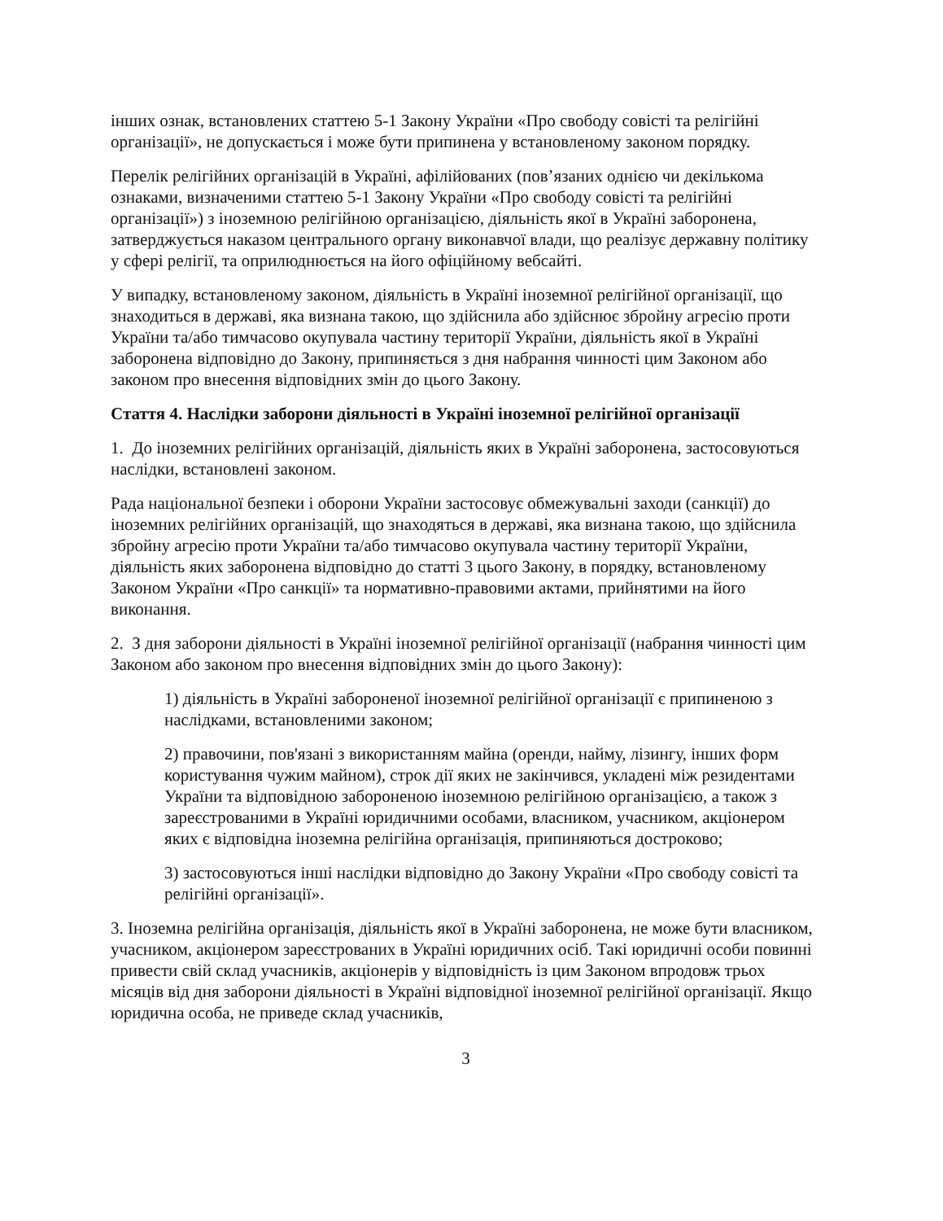інших ознак, встановлених статтею 5-1 Закону України «Про свободу совісті та релігійні організації», не допускається і може бути припинена у встановленому законом порядку.
Перелік релігійних організацій в Україні, афілійованих (пов’язаних однією чи декількома ознаками, визначеними статтею 5-1 Закону України «Про свободу совісті та релігійні організації») з іноземною релігійною організацією, діяльність якої в Україні заборонена, затверджується наказом центрального органу виконавчої влади, що реалізує державну політику у сфері релігії, та оприлюднюється на його офіційному вебсайті.
У випадку, встановленому законом, діяльність в Україні іноземної релігійної організації, що знаходиться в державі, яка визнана такою, що здійснила або здійснює збройну агресію проти України та/або тимчасово окупувала частину території України, діяльність якої в Україні заборонена відповідно до Закону, припиняється з дня набрання чинності цим Законом або законом про внесення відповідних змін до цього Закону.
Стаття 4. Наслідки заборони діяльності в Україні іноземної релігійної організації
1. До іноземних релігійних організацій, діяльність яких в Україні заборонена, застосовуються наслідки, встановлені законом.
Рада національної безпеки і оборони України застосовує обмежувальні заходи (санкції) до іноземних релігійних організацій, що знаходяться в державі, яка визнана такою, що здійснила збройну агресію проти України та/або тимчасово окупувала частину території України, діяльність яких заборонена відповідно до статті 3 цього Закону, в порядку, встановленому Законом України «Про санкції» та нормативно-правовими актами, прийнятими на його виконання.
2. З дня заборони діяльності в Україні іноземної релігійної організації (набрання чинності цим Законом або законом про внесення відповідних змін до цього Закону):
1) діяльність в Україні забороненої іноземної релігійної організації є припиненою з наслідками, встановленими законом;
2) правочини, пов'язані з використанням майна (оренди, найму, лізингу, інших форм користування чужим майном), строк дії яких не закінчився, укладені між резидентами України та відповідною забороненою іноземною релігійною організацією, а також з зареєстрованими в Україні юридичними особами, власником, учасником, акціонером яких є відповідна іноземна релігійна організація, припиняються достроково;
3) застосовуються інші наслідки відповідно до Закону України «Про свободу совісті та релігійні організації».
3. Іноземна релігійна організація, діяльність якої в Україні заборонена, не може бути власником, учасником, акціонером зареєстрованих в Україні юридичних осіб. Такі юридичні особи повинні привести свій склад учасників, акціонерів у відповідність із цим Законом впродовж трьох місяців від дня заборони діяльності в Україні відповідної іноземної релігійної організації. Якщо юридична особа, не приведе склад учасників,
3